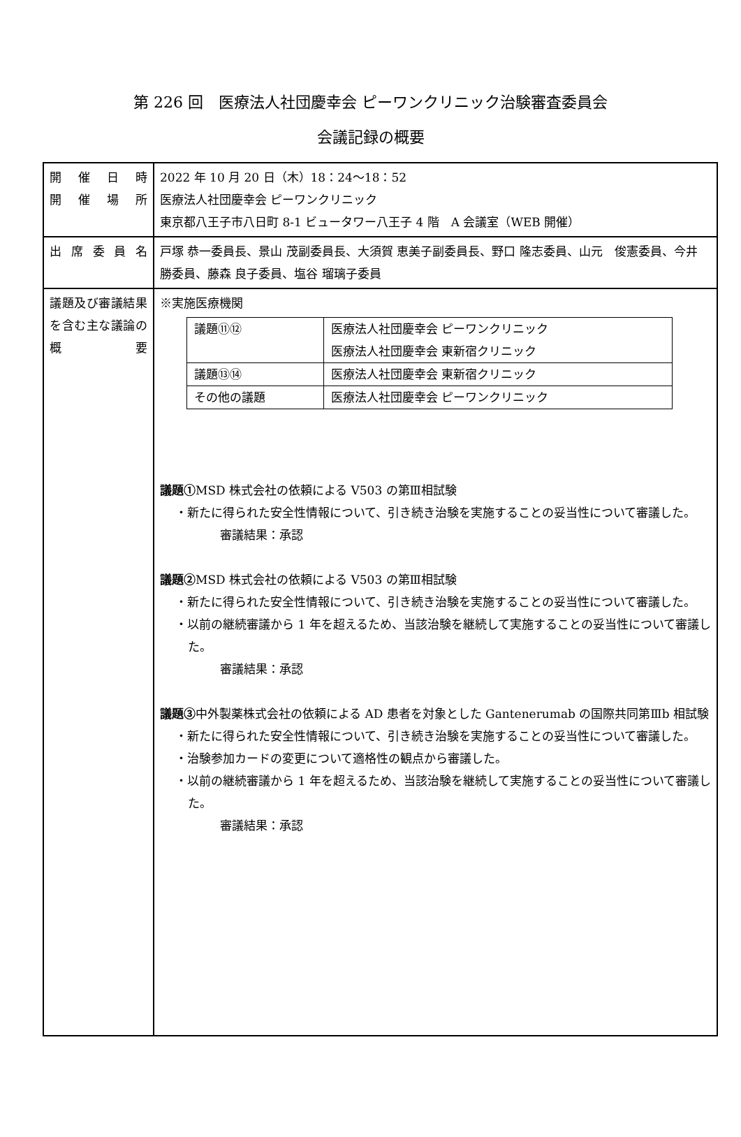第 226 回　医療法人社団慶幸会 ピーワンクリニック治験審査委員会
会議記録の概要
| 開催日時 開催場所 | 2022 年 10 月 20 日（木）18：24～18：52 医療法人社団慶幸会 ピーワンクリニック 東京都八王子市八日町 8-1 ビュータワー八王子 4 階 A 会議室（WEB 開催） |
| 出席委員名 | 戸塚 恭一委員長、景山 茂副委員長、大須賀 恵美子副委員長、野口 隆志委員、山元 俊憲委員、今井 勝委員、藤森 良子委員、塩谷 瑠璃子委員 |
| 議題及び審議結果を含む主な議論の概要 | ※実施医療機関 / 議題⑪⑫ / 医療法人社団慶幸会 ピーワンクリニック 医療法人社団慶幸会 東新宿クリニック / / 議題⑬⑭ / 医療法人社団慶幸会 東新宿クリニック / / その他の議題 / 医療法人社団慶幸会 ピーワンクリニック / 議題① MSD 株式会社の依頼による V503 の第Ⅲ相試験 ・新たに得られた安全性情報について、引き続き治験を実施することの妥当性について審議した。 審議結果：承認 議題② MSD 株式会社の依頼による V503 の第Ⅲ相試験 ・新たに得られた安全性情報について、引き続き治験を実施することの妥当性について審議した。 ・以前の継続審議から 1 年を超えるため、当該治験を継続して実施することの妥当性について審議した。 審議結果：承認 議題③ 中外製薬株式会社の依頼による AD 患者を対象とした Gantenerumab の国際共同第Ⅲb 相試験 ・新たに得られた安全性情報について、引き続き治験を実施することの妥当性について審議した。 ・治験参加カードの変更について適格性の観点から審議した。 ・以前の継続審議から 1 年を超えるため、当該治験を継続して実施することの妥当性について審議した。 審議結果：承認 |